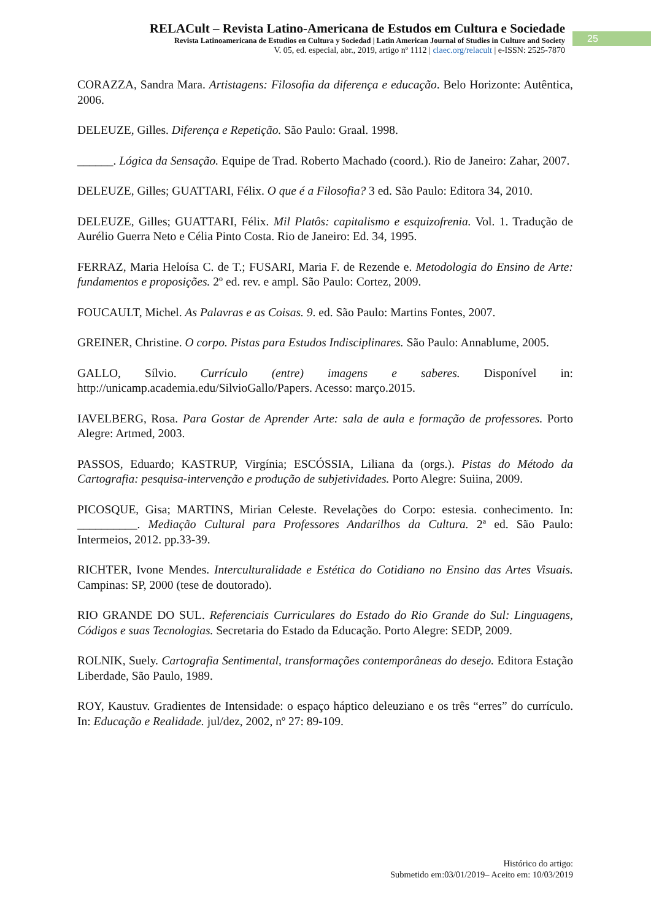RELACult – Revista Latino-Americana de Estudos em Cultura e Sociedade
Revista Latinoamericana de Estudios en Cultura y Sociedad | Latin American Journal of Studies in Culture and Society
V. 05, ed. especial, abr., 2019, artigo nº 1112 | claec.org/relacult | e-ISSN: 2525-7870
25
CORAZZA, Sandra Mara. Artistagens: Filosofia da diferença e educação. Belo Horizonte: Autêntica, 2006.
DELEUZE, Gilles. Diferença e Repetição. São Paulo: Graal. 1998.
______. Lógica da Sensação. Equipe de Trad. Roberto Machado (coord.). Rio de Janeiro: Zahar, 2007.
DELEUZE, Gilles; GUATTARI, Félix. O que é a Filosofia? 3 ed. São Paulo: Editora 34, 2010.
DELEUZE, Gilles; GUATTARI, Félix. Mil Platôs: capitalismo e esquizofrenia. Vol. 1. Tradução de Aurélio Guerra Neto e Célia Pinto Costa. Rio de Janeiro: Ed. 34, 1995.
FERRAZ, Maria Heloísa C. de T.; FUSARI, Maria F. de Rezende e. Metodologia do Ensino de Arte: fundamentos e proposições. 2º ed. rev. e ampl. São Paulo: Cortez, 2009.
FOUCAULT, Michel. As Palavras e as Coisas. 9. ed. São Paulo: Martins Fontes, 2007.
GREINER, Christine. O corpo. Pistas para Estudos Indisciplinares. São Paulo: Annablume, 2005.
GALLO, Sílvio. Currículo (entre) imagens e saberes. Disponível in: http://unicamp.academia.edu/SilvioGallo/Papers. Acesso: março.2015.
IAVELBERG, Rosa. Para Gostar de Aprender Arte: sala de aula e formação de professores. Porto Alegre: Artmed, 2003.
PASSOS, Eduardo; KASTRUP, Virgínia; ESCÓSSIA, Liliana da (orgs.). Pistas do Método da Cartografia: pesquisa-intervenção e produção de subjetividades. Porto Alegre: Suiina, 2009.
PICOSQUE, Gisa; MARTINS, Mirian Celeste. Revelações do Corpo: estesia. conhecimento. In: __________. Mediação Cultural para Professores Andarilhos da Cultura. 2ª ed. São Paulo: Intermeios, 2012. pp.33-39.
RICHTER, Ivone Mendes. Interculturalidade e Estética do Cotidiano no Ensino das Artes Visuais. Campinas: SP, 2000 (tese de doutorado).
RIO GRANDE DO SUL. Referenciais Curriculares do Estado do Rio Grande do Sul: Linguagens, Códigos e suas Tecnologias. Secretaria do Estado da Educação. Porto Alegre: SEDP, 2009.
ROLNIK, Suely. Cartografia Sentimental, transformações contemporâneas do desejo. Editora Estação Liberdade, São Paulo, 1989.
ROY, Kaustuv. Gradientes de Intensidade: o espaço háptico deleuziano e os três “erres” do currículo. In: Educação e Realidade. jul/dez, 2002, nº 27: 89-109.
Histórico do artigo:
Submetido em:03/01/2019– Aceito em: 10/03/2019